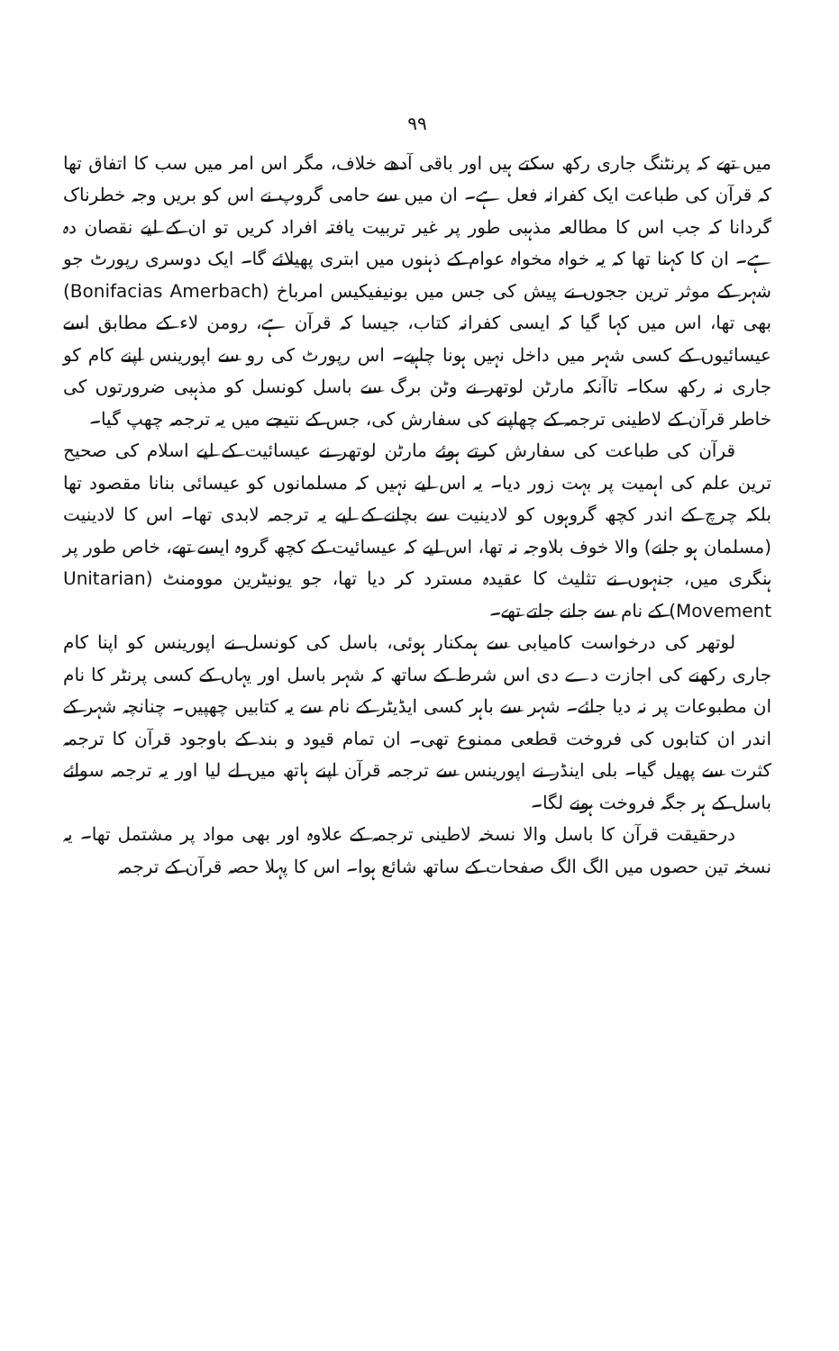۹۹
میں تھے کہ پرنٹنگ جاری رکھ سکتے ہیں اور باقی آدھے خلاف، مگر اس امر میں سب کا اتفاق تھا کہ قرآن کی طباعت ایک کفرانہ فعل ہے۔ ان میں سے حامی گروپ نے اس کو بریں وجہ خطرناک گردانا کہ جب اس کا مطالعہ مذہبی طور پر غیر تربیت یافتہ افراد کریں تو ان کے لیے نقصان دہ ہے۔ ان کا کہنا تھا کہ یہ خواہ مخواہ عوام کے ذہنوں میں ابتری پھیلائے گا۔ ایک دوسری رپورٹ جو شہر کے موثر ترین ججوں نے پیش کی جس میں بونیفیکیس امرباخ (Bonifacias Amerbach) بھی تھا، اس میں کہا گیا کہ ایسی کفرانہ کتاب، جیسا کہ قرآن ہے، رومن لاء کے مطابق اسے عیسائیوں کے کسی شہر میں داخل نہیں ہونا چاہیے۔ اس رپورٹ کی رو سے اپورینس اپنے کام کو جاری نہ رکھ سکا۔ تاآنکہ مارٹن لوتھر نے وٹن برگ سے باسل کونسل کو مذہبی ضرورتوں کی خاطر قرآن کے لاطینی ترجمہ کے چھاپنے کی سفارش کی، جس کے نتیجے میں یہ ترجمہ چھپ گیا۔
قرآن کی طباعت کی سفارش کرتے ہوئے مارٹن لوتھر نے عیسائیت کے لیے اسلام کی صحیح ترین علم کی اہمیت پر بہت زور دیا۔ یہ اس لیے نہیں کہ مسلمانوں کو عیسائی بنانا مقصود تھا بلکہ چرچ کے اندر کچھ گروہوں کو لادینیت سے بچانے کے لیے یہ ترجمہ لابدی تھا۔ اس کا لادینیت (مسلمان ہو جانے) والا خوف بلاوجہ نہ تھا، اس لیے کہ عیسائیت کے کچھ گروہ ایسے تھے، خاص طور پر ہنگری میں، جنہوں نے تثلیث کا عقیدہ مسترد کر دیا تھا، جو یونیٹرین موومنٹ (Unitarian Movement) کے نام سے جانے جاتے تھے۔
لوتھر کی درخواست کامیابی سے ہمکنار ہوئی، باسل کی کونسل نے اپورینس کو اپنا کام جاری رکھنے کی اجازت دے دی اس شرط کے ساتھ کہ شہر باسل اور یہاں کے کسی پرنٹر کا نام ان مطبوعات پر نہ دیا جائے۔ شہر سے باہر کسی ایڈیٹر کے نام سے یہ کتابیں چھپیں۔ چنانچہ شہر کے اندر ان کتابوں کی فروخت قطعی ممنوع تھی۔ ان تمام قیود و بند کے باوجود قرآن کا ترجمہ کثرت سے پھیل گیا۔ بلی اینڈر نے اپورینس سے ترجمہ قرآن اپنے ہاتھ میں لے لیا اور یہ ترجمہ سوائے باسل کے ہر جگہ فروخت ہونے لگا۔
درحقیقت قرآن کا باسل والا نسخہ لاطینی ترجمہ کے علاوہ اور بھی مواد پر مشتمل تھا۔ یہ نسخہ تین حصوں میں الگ الگ صفحات کے ساتھ شائع ہوا۔ اس کا پہلا حصہ قرآن کے ترجمہ